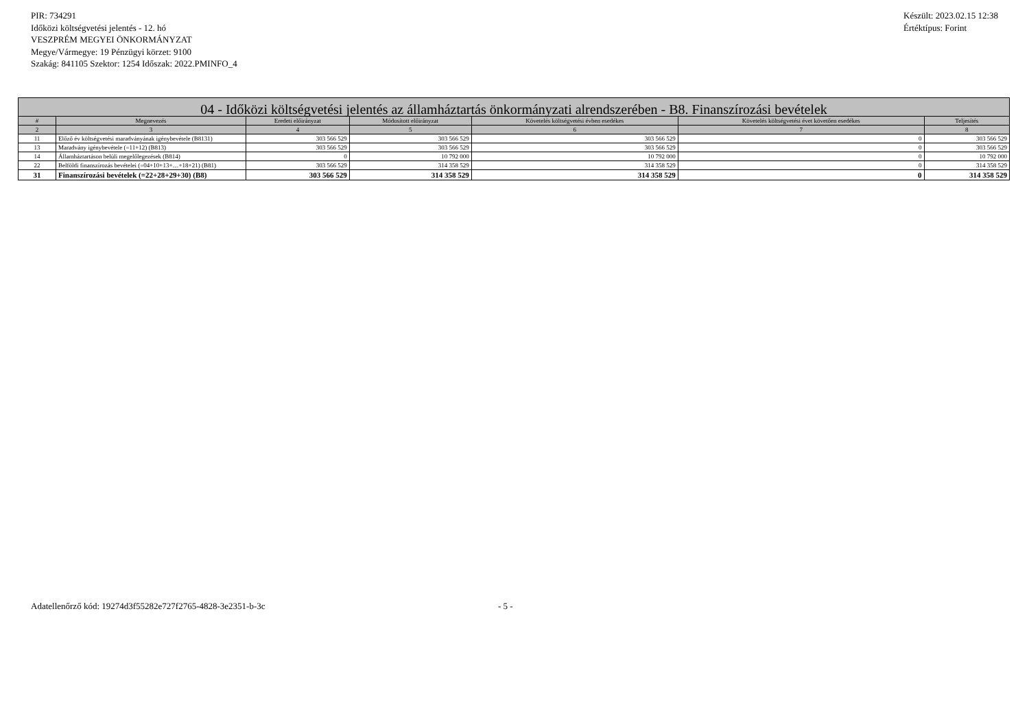PIR: 734291
Időközi költségvetési jelentés - 12. hó
VESZPRÉM MEGYEI ÖNKORMÁNYZAT
Megye/Vármegye: 19 Pénzügyi körzet: 9100
Szakág: 841105 Szektor: 1254 Időszak: 2022.PMINFO_4
Készült: 2023.02.15 12:38
Értéktípus: Forint
| 04 - Időközi költségvetési jelentés az államháztartás önkormányzati alrendszerében - B8. Finanszírozási bevételek | | | | | | |
| --- | --- | --- | --- | --- | --- | --- |
| # | Megnevezés | Eredeti előirányzat | Módosított előirányzat | Követelés költségvetési évben esedékes | Követelés költségvetési évet követően esedékes | Teljesítés |
| 2 | 3 | 4 | 5 | 6 | 7 | 8 |
| 11 | Előző év költségvetési maradványának igénybevétele (B8131) | 303 566 529 | 303 566 529 | 303 566 529 | 0 | 303 566 529 |
| 13 | Maradvány igénybevétele (=11+12) (B813) | 303 566 529 | 303 566 529 | 303 566 529 | 0 | 303 566 529 |
| 14 | Államháztartáson belüli megelőlegezések (B814) | 0 | 10 792 000 | 10 792 000 | 0 | 10 792 000 |
| 22 | Belföldi finanszírozás bevételei (=04+10+13+…+18+21) (B81) | 303 566 529 | 314 358 529 | 314 358 529 | 0 | 314 358 529 |
| 31 | Finanszírozási bevételek (=22+28+29+30) (B8) | 303 566 529 | 314 358 529 | 314 358 529 | 0 | 314 358 529 |
Adatellenőrző kód: 19274d3f55282e727f2765-4828-3e2351-b-3c - 5 -